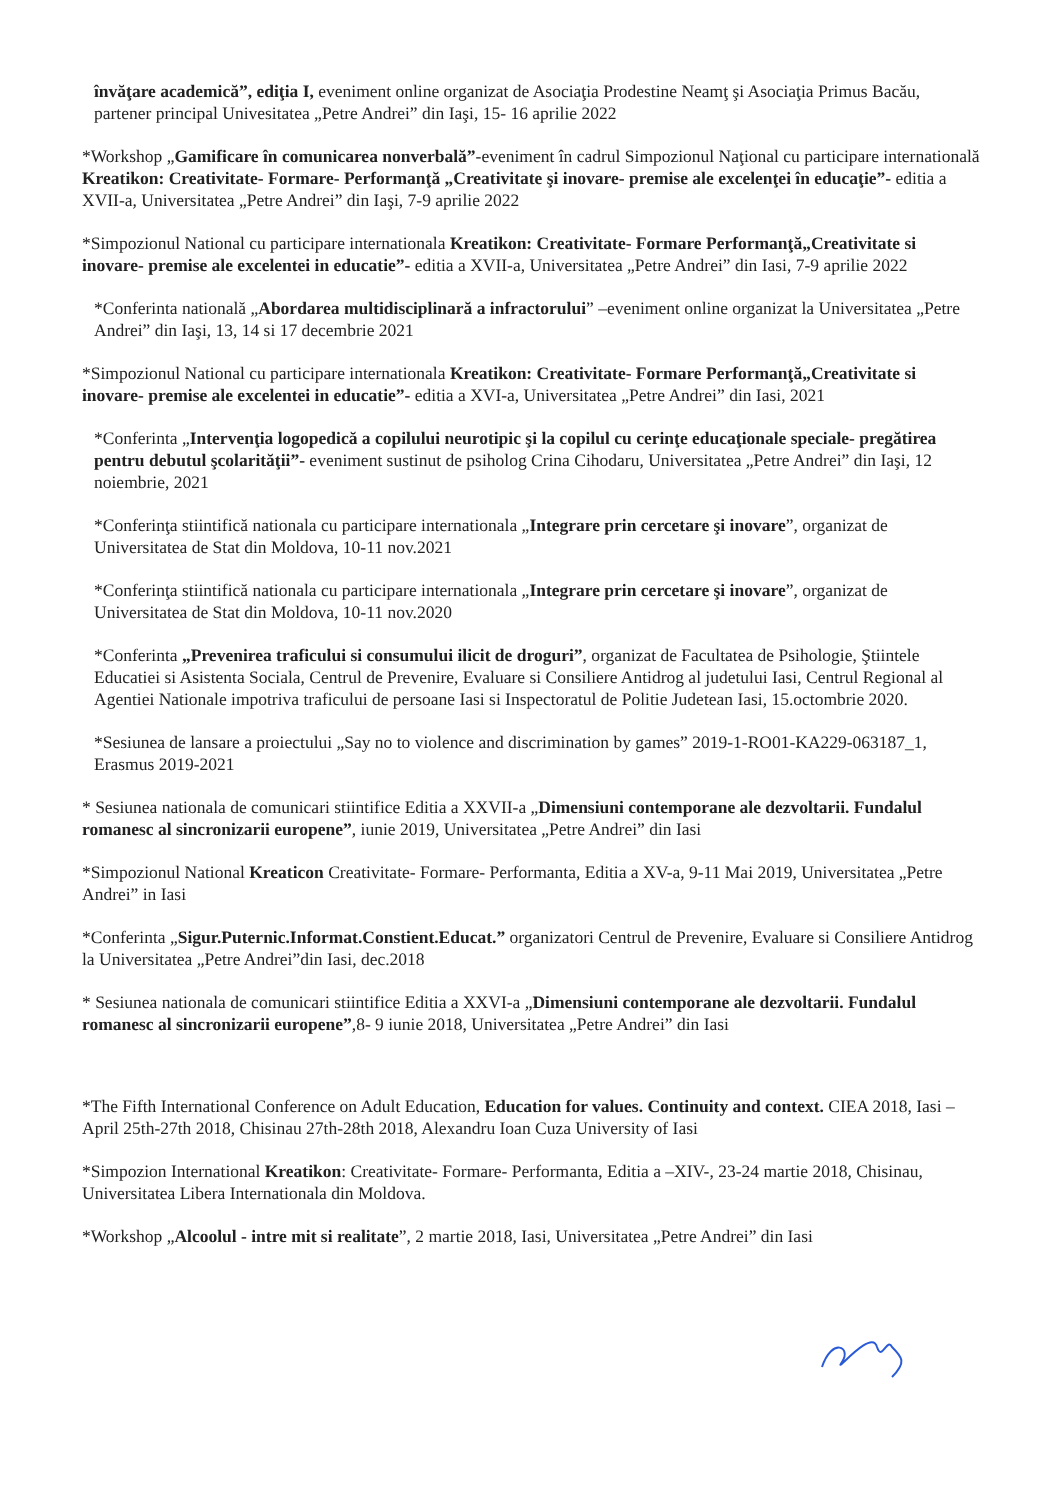învăţare academică”, ediţia I, eveniment online organizat de Asociaţia Prodestine Neamţ şi Asociaţia Primus Bacău, partener principal Univesitatea „Petre Andrei” din Iaşi, 15- 16 aprilie 2022
*Workshop „Gamificare în comunicarea nonverbală”-eveniment în cadrul Simpozionul Naţional cu participare internatională Kreatikon: Creativitate- Formare- Performanţă „Creativitate şi inovare- premise ale excelenţei în educaţie”- editia a XVII-a, Universitatea „Petre Andrei” din Iaşi, 7-9 aprilie 2022
*Simpozionul National cu participare internationala Kreatikon: Creativitate- Formare Performanţă„Creativitate si inovare- premise ale excelentei in educatie”- editia a XVII-a, Universitatea „Petre Andrei” din Iasi, 7-9 aprilie 2022
*Conferinta natională „Abordarea multidisciplinară a infractorului” –eveniment online organizat la Universitatea „Petre Andrei” din Iaşi, 13, 14 si 17 decembrie 2021
*Simpozionul National cu participare internationala Kreatikon: Creativitate- Formare Performanţă„Creativitate si inovare- premise ale excelentei in educatie”- editia a XVI-a, Universitatea „Petre Andrei” din Iasi, 2021
*Conferinta „Intervenţia logopedică a copilului neurotipic şi la copilul cu cerinţe educaţionale speciale- pregătirea pentru debutul şcolarităţii”- eveniment sustinut de psiholog Crina Cihodaru, Universitatea „Petre Andrei” din Iaşi, 12 noiembrie, 2021
*Conferinţa stiintifică nationala cu participare internationala „Integrare prin cercetare şi inovare”, organizat de Universitatea de Stat din Moldova, 10-11 nov.2021
*Conferinţa stiintifică nationala cu participare internationala „Integrare prin cercetare şi inovare”, organizat de Universitatea de Stat din Moldova, 10-11 nov.2020
*Conferinta „Prevenirea traficului si consumului ilicit de droguri”, organizat de Facultatea de Psihologie, Ştiintele Educatiei si Asistenta Sociala, Centrul de Prevenire, Evaluare si Consiliere Antidrog al judetului Iasi, Centrul Regional al Agentiei Nationale impotriva traficului de persoane Iasi si Inspectoratul de Politie Judetean Iasi, 15.octombrie 2020.
*Sesiunea de lansare a proiectului „Say no to violence and discrimination by games” 2019-1-RO01-KA229-063187_1, Erasmus 2019-2021
* Sesiunea nationala de comunicari stiintifice Editia a XXVII-a „Dimensiuni contemporane ale dezvoltarii. Fundalul romanesc al sincronizarii europene”, iunie 2019, Universitatea „Petre Andrei” din Iasi
*Simpozionul National Kreaticon Creativitate- Formare- Performanta, Editia a XV-a, 9-11 Mai 2019, Universitatea „Petre Andrei” in Iasi
*Conferinta „Sigur.Puternic.Informat.Constient.Educat.” organizatori Centrul de Prevenire, Evaluare si Consiliere Antidrog la Universitatea „Petre Andrei”din Iasi, dec.2018
* Sesiunea nationala de comunicari stiintifice Editia a XXVI-a „Dimensiuni contemporane ale dezvoltarii. Fundalul romanesc al sincronizarii europene”,8- 9 iunie 2018, Universitatea „Petre Andrei” din Iasi
*The Fifth International Conference on Adult Education, Education for values. Continuity and context. CIEA 2018, Iasi – April 25th-27th 2018, Chisinau 27th-28th 2018, Alexandru Ioan Cuza University of Iasi
*Simpozion International Kreatikon: Creativitate- Formare- Performanta, Editia a –XIV-, 23-24 martie 2018, Chisinau, Universitatea Libera Internationala din Moldova.
*Workshop „Alcoolul - intre mit si realitate”, 2 martie 2018, Iasi, Universitatea „Petre Andrei” din Iasi